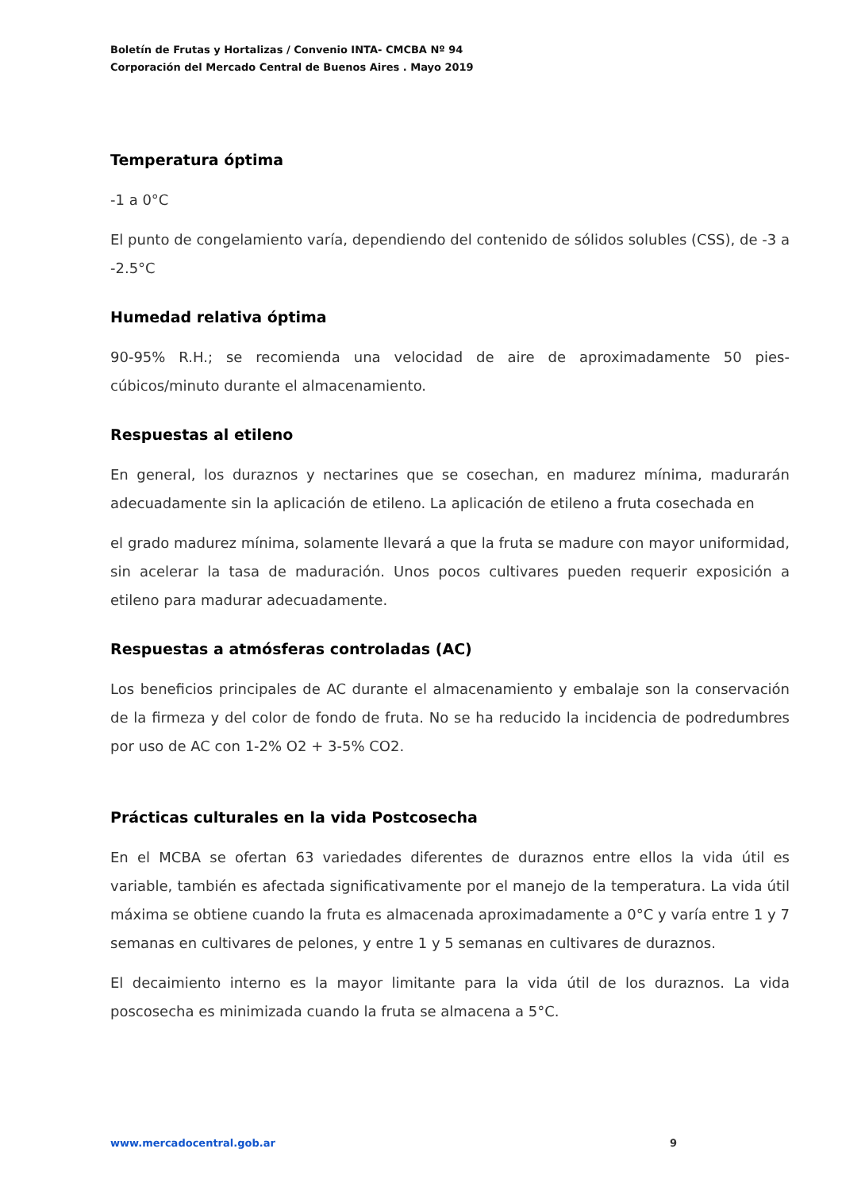Boletín de Frutas y Hortalizas / Convenio INTA- CMCBA Nº 94
Corporación del Mercado Central de Buenos Aires . Mayo 2019
Temperatura óptima
-1 a 0°C
El punto de congelamiento varía, dependiendo del contenido de sólidos solubles (CSS), de -3 a -2.5°C
Humedad relativa óptima
90-95% R.H.; se recomienda una velocidad de aire de aproximadamente 50 pies-cúbicos/minuto durante el almacenamiento.
Respuestas al etileno
En general, los duraznos y nectarines que se cosechan, en madurez mínima, madurarán adecuadamente sin la aplicación de etileno. La aplicación de etileno a fruta cosechada en
el grado madurez mínima, solamente llevará a que la fruta se madure con mayor uniformidad, sin acelerar la tasa de maduración. Unos pocos cultivares pueden requerir exposición a etileno para madurar adecuadamente.
Respuestas a atmósferas controladas (AC)
Los beneficios principales de AC durante el almacenamiento y embalaje son la conservación de la firmeza y del color de fondo de fruta. No se ha reducido la incidencia de podredumbres por uso de AC con 1-2% O2 + 3-5% CO2.
Prácticas culturales en la vida Postcosecha
En el MCBA se ofertan 63 variedades diferentes de duraznos entre ellos la vida útil es variable, también es afectada significativamente por el manejo de la temperatura. La vida útil máxima se obtiene cuando la fruta es almacenada aproximadamente a 0°C y varía entre 1 y 7 semanas en cultivares de pelones, y entre 1 y 5 semanas en cultivares de duraznos.
El decaimiento interno es la mayor limitante para la vida útil de los duraznos. La vida poscosecha es minimizada cuando la fruta se almacena a 5°C.
www.mercadocentral.gob.ar 9